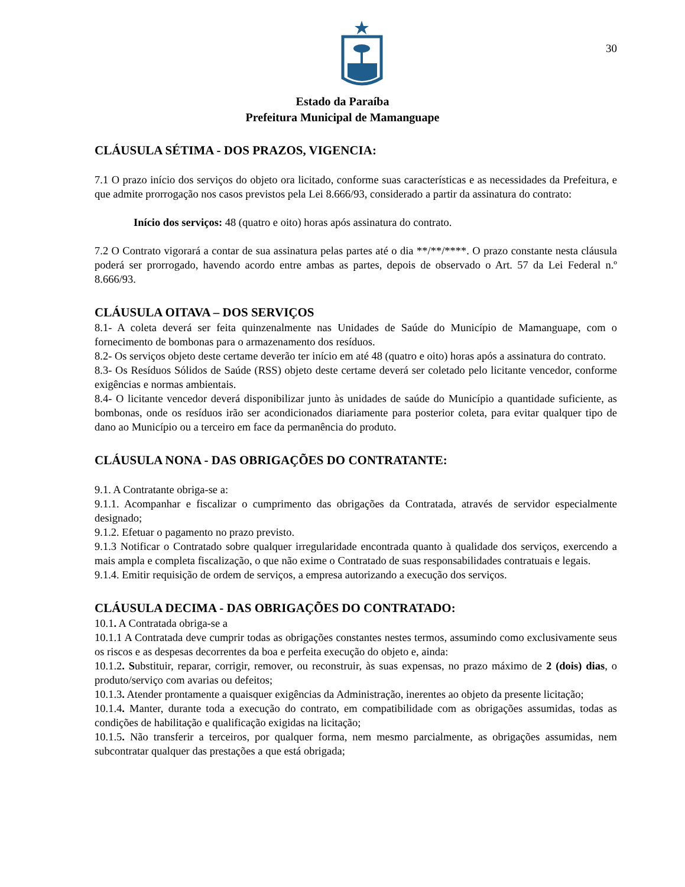30
Estado da Paraíba
Prefeitura Municipal de Mamanguape
CLÁUSULA SÉTIMA - DOS PRAZOS, VIGENCIA:
7.1 O prazo início dos serviços do objeto ora licitado, conforme suas características e as necessidades da Prefeitura, e que admite prorrogação nos casos previstos pela Lei 8.666/93, considerado a partir da assinatura do contrato:
Início dos serviços: 48 (quatro e oito) horas após assinatura do contrato.
7.2 O Contrato vigorará a contar de sua assinatura pelas partes até o dia **/**/****. O prazo constante nesta cláusula poderá ser prorrogado, havendo acordo entre ambas as partes, depois de observado o Art. 57 da Lei Federal n.º 8.666/93.
CLÁUSULA OITAVA – DOS SERVIÇOS
8.1- A coleta deverá ser feita quinzenalmente nas Unidades de Saúde do Município de Mamanguape, com o fornecimento de bombonas para o armazenamento dos resíduos.
8.2- Os serviços objeto deste certame deverão ter início em até 48 (quatro e oito) horas após a assinatura do contrato.
8.3- Os Resíduos Sólidos de Saúde (RSS) objeto deste certame deverá ser coletado pelo licitante vencedor, conforme exigências e normas ambientais.
8.4- O licitante vencedor deverá disponibilizar junto às unidades de saúde do Município a quantidade suficiente, as bombonas, onde os resíduos irão ser acondicionados diariamente para posterior coleta, para evitar qualquer tipo de dano ao Município ou a terceiro em face da permanência do produto.
CLÁUSULA NONA - DAS OBRIGAÇÕES DO CONTRATANTE:
9.1. A Contratante obriga-se a:
9.1.1. Acompanhar e fiscalizar o cumprimento das obrigações da Contratada, através de servidor especialmente designado;
9.1.2. Efetuar o pagamento no prazo previsto.
9.1.3 Notificar o Contratado sobre qualquer irregularidade encontrada quanto à qualidade dos serviços, exercendo a mais ampla e completa fiscalização, o que não exime o Contratado de suas responsabilidades contratuais e legais.
9.1.4. Emitir requisição de ordem de serviços, a empresa autorizando a execução dos serviços.
CLÁUSULA DECIMA - DAS OBRIGAÇÕES DO CONTRATADO:
10.1. A Contratada obriga-se a
10.1.1 A Contratada deve cumprir todas as obrigações constantes nestes termos, assumindo como exclusivamente seus os riscos e as despesas decorrentes da boa e perfeita execução do objeto e, ainda:
10.1.2. Substituir, reparar, corrigir, remover, ou reconstruir, às suas expensas, no prazo máximo de 2 (dois) dias, o produto/serviço com avarias ou defeitos;
10.1.3. Atender prontamente a quaisquer exigências da Administração, inerentes ao objeto da presente licitação;
10.1.4. Manter, durante toda a execução do contrato, em compatibilidade com as obrigações assumidas, todas as condições de habilitação e qualificação exigidas na licitação;
10.1.5. Não transferir a terceiros, por qualquer forma, nem mesmo parcialmente, as obrigações assumidas, nem subcontratar qualquer das prestações a que está obrigada;